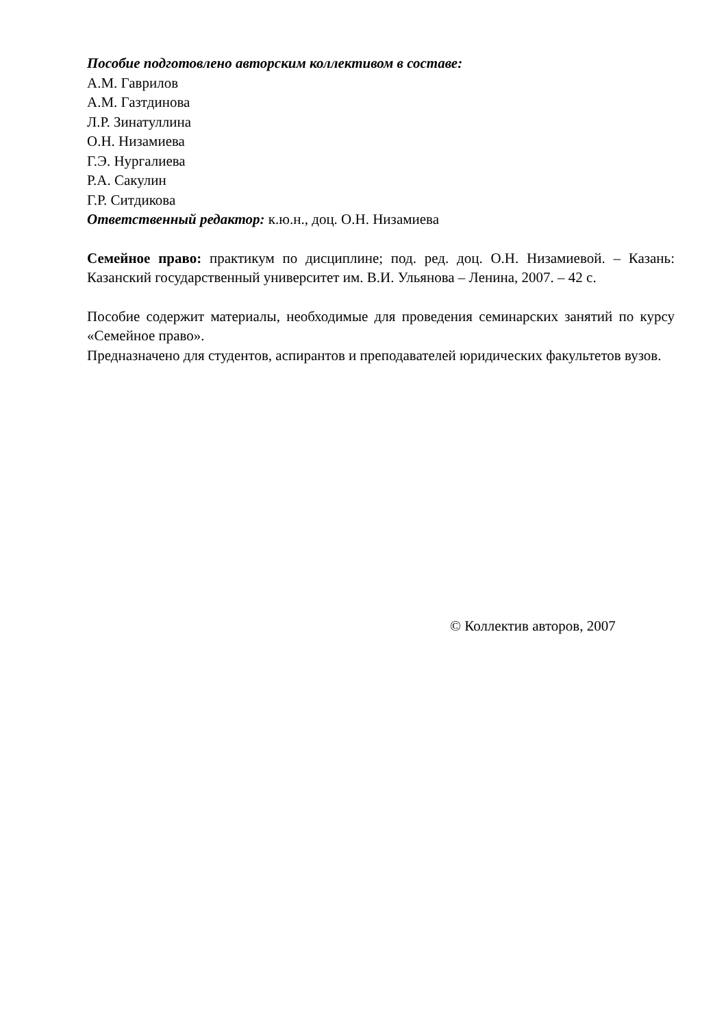Пособие подготовлено авторским коллективом в составе:
А.М. Гаврилов
А.М. Газтдинова
Л.Р. Зинатуллина
О.Н. Низамиева
Г.Э. Нургалиева
Р.А. Сакулин
Г.Р. Ситдикова
Ответственный редактор: к.ю.н., доц. О.Н. Низамиева
Семейное право: практикум по дисциплине; под. ред. доц. О.Н. Низамиевой. – Казань: Казанский государственный университет им. В.И. Ульянова – Ленина, 2007. – 42 с.
Пособие содержит материалы, необходимые для проведения семинарских занятий по курсу «Семейное право».
Предназначено для студентов, аспирантов и преподавателей юридических факультетов вузов.
© Коллектив авторов, 2007